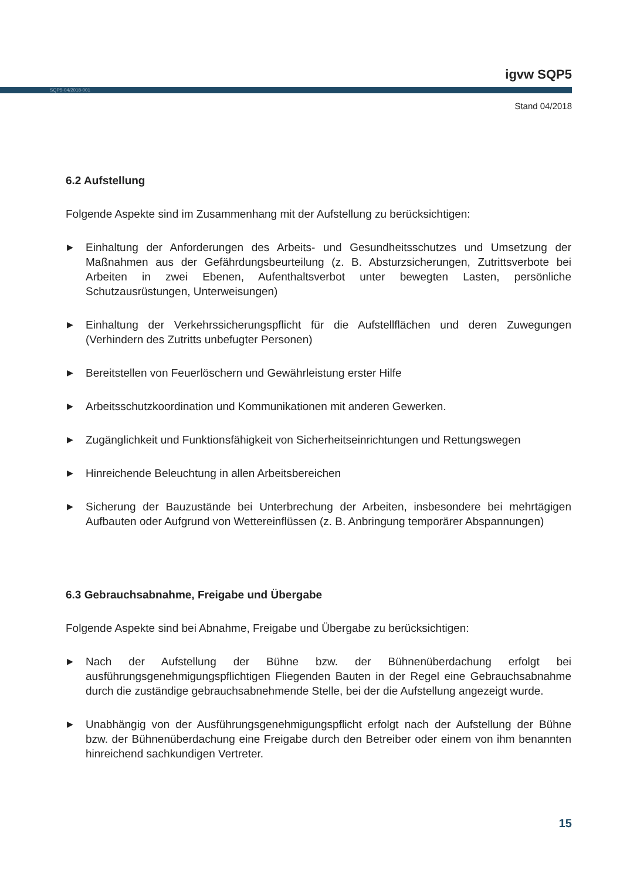igvw SQP5
SQP5-04/2018-001
Stand 04/2018
6.2 Aufstellung
Folgende Aspekte sind im Zusammenhang mit der Aufstellung zu berücksichtigen:
▶ Einhaltung der Anforderungen des Arbeits- und Gesundheitsschutzes und Umsetzung der Maßnahmen aus der Gefährdungsbeurteilung (z. B. Absturzsicherungen, Zutrittsverbote bei Arbeiten in zwei Ebenen, Aufenthaltsverbot unter bewegten Lasten, persönliche Schutzausrüstungen, Unterweisungen)
▶ Einhaltung der Verkehrssicherungspflicht für die Aufstellflächen und deren Zuwegungen (Verhindern des Zutritts unbefugter Personen)
▶ Bereitstellen von Feuerlöschern und Gewährleistung erster Hilfe
▶ Arbeitsschutzkoordination und Kommunikationen mit anderen Gewerken.
▶ Zugänglichkeit und Funktionsfähigkeit von Sicherheitseinrichtungen und Rettungswegen
▶ Hinreichende Beleuchtung in allen Arbeitsbereichen
▶ Sicherung der Bauzustände bei Unterbrechung der Arbeiten, insbesondere bei mehrtägigen Aufbauten oder Aufgrund von Wettereinflüssen (z. B. Anbringung temporärer Abspannungen)
6.3 Gebrauchsabnahme, Freigabe und Übergabe
Folgende Aspekte sind bei Abnahme, Freigabe und Übergabe zu berücksichtigen:
▶ Nach der Aufstellung der Bühne bzw. der Bühnenüberdachung erfolgt bei ausführungsgenehmigungspflichtigen Fliegenden Bauten in der Regel eine Gebrauchsabnahme durch die zuständige gebrauchsabnehmende Stelle, bei der die Aufstellung angezeigt wurde.
▶ Unabhängig von der Ausführungsgenehmigungspflicht erfolgt nach der Aufstellung der Bühne bzw. der Bühnenüberdachung eine Freigabe durch den Betreiber oder einem von ihm benannten hinreichend sachkundigen Vertreter.
15